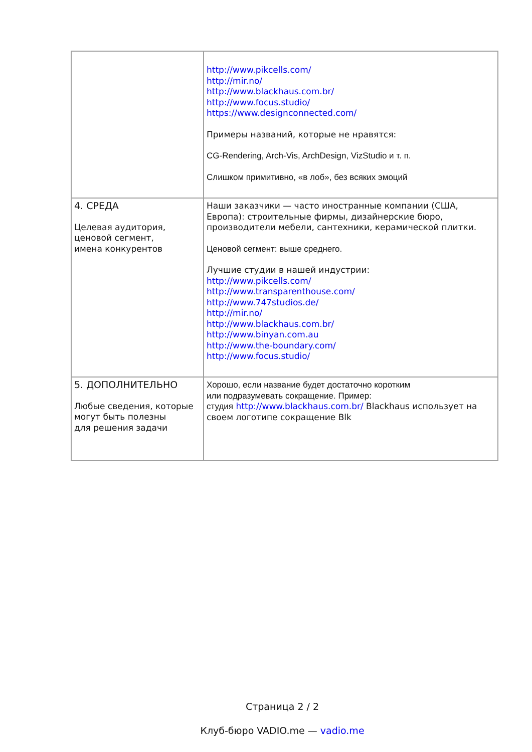| | http://www.pikcells.com/ http://mir.no/ http://www.blackhaus.com.br/ http://www.focus.studio/ https://www.designconnected.com/ Примеры названий, которые не нравятся: CG-Rendering, Arch-Vis, ArchDesign, VizStudio и т. п. Слишком примитивно, «в лоб», без всяких эмоций |
| 4. СРЕДА Целевая аудитория, ценовой сегмент, имена конкурентов | Наши заказчики — часто иностранные компании (США, Европа): строительные фирмы, дизайнерские бюро, производители мебели, сантехники, керамической плитки. Ценовой сегмент: выше среднего. Лучшие студии в нашей индустрии: http://www.pikcells.com/ http://www.transparenthouse.com/ http://www.747studios.de/ http://mir.no/ http://www.blackhaus.com.br/ http://www.binyan.com.au http://www.the-boundary.com/ http://www.focus.studio/ |
| 5. ДОПОЛНИТЕЛЬНО Любые сведения, которые могут быть полезны для решения задачи | Хорошо, если название будет достаточно коротким или подразумевать сокращение. Пример: студия http://www.blackhaus.com.br/ Blackhaus использует на своем логотипе сокращение Blk |
Страница 2 / 2
Клуб-бюро VADIO.me — vadio.me